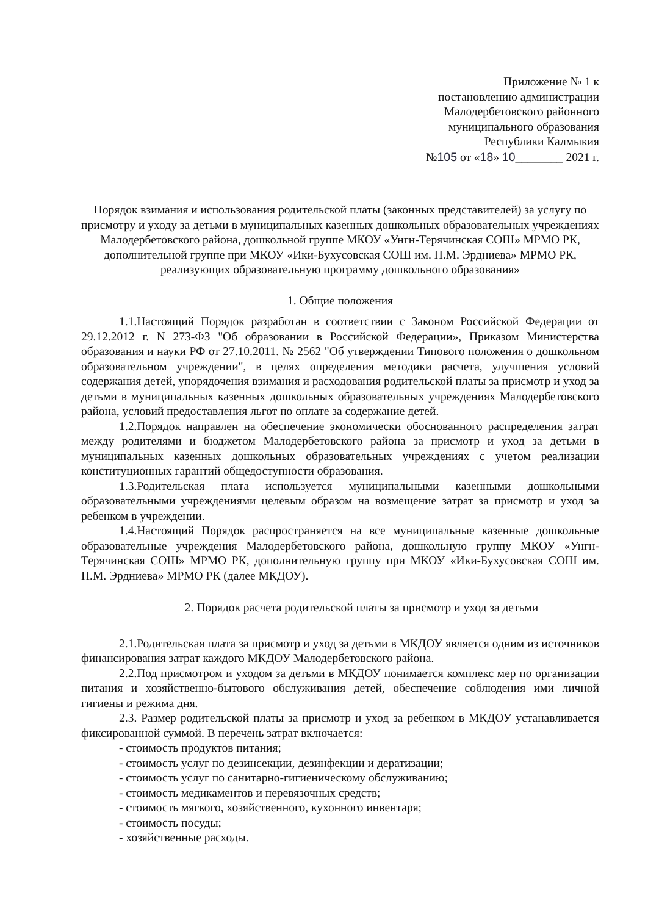Приложение № 1 к
постановлению администрации
Малодербетовского районного
муниципального образования
Республики Калмыкия
№105 от «18» 10________ 2021 г.
Порядок взимания и использования родительской платы (законных представителей) за услугу по присмотру и уходу за детьми в муниципальных казенных дошкольных образовательных учреждениях Малодербетовского района, дошкольной группе МКОУ «Унгн-Терячинская СОШ» МРМО РК, дополнительной группе при МКОУ «Ики-Бухусовская СОШ им. П.М. Эрдниева» МРМО РК, реализующих образовательную программу дошкольного образования»
1. Общие положения
1.1.Настоящий Порядок разработан в соответствии с Законом Российской Федерации от 29.12.2012 г. N 273-ФЗ "Об образовании в Российской Федерации», Приказом Министерства образования и науки РФ от 27.10.2011. № 2562 "Об утверждении Типового положения о дошкольном образовательном учреждении", в целях определения методики расчета, улучшения условий содержания детей, упорядочения взимания и расходования родительской платы за присмотр и уход за детьми в муниципальных казенных дошкольных образовательных учреждениях Малодербетовского района, условий предоставления льгот по оплате за содержание детей.
1.2.Порядок направлен на обеспечение экономически обоснованного распределения затрат между родителями и бюджетом Малодербетовского района за присмотр и уход за детьми в муниципальных казенных дошкольных образовательных учреждениях с учетом реализации конституционных гарантий общедоступности образования.
1.3.Родительская плата используется муниципальными казенными дошкольными образовательными учреждениями целевым образом на возмещение затрат за присмотр и уход за ребенком в учреждении.
1.4.Настоящий Порядок распространяется на все муниципальные казенные дошкольные образовательные учреждения Малодербетовского района, дошкольную группу МКОУ «Унгн-Терячинская СОШ» МРМО РК, дополнительную группу при МКОУ «Ики-Бухусовская СОШ им. П.М. Эрдниева» МРМО РК (далее МКДОУ).
2. Порядок расчета родительской платы за присмотр и уход за детьми
2.1.Родительская плата за присмотр и уход за детьми в МКДОУ является одним из источников финансирования затрат каждого МКДОУ Малодербетовского района.
2.2.Под присмотром и уходом за детьми в МКДОУ понимается комплекс мер по организации питания и хозяйственно-бытового обслуживания детей, обеспечение соблюдения ими личной гигиены и режима дня.
2.3. Размер родительской платы за присмотр и уход за ребенком в МКДОУ устанавливается фиксированной суммой. В перечень затрат включается:
- стоимость продуктов питания;
- стоимость услуг по дезинсекции, дезинфекции и дератизации;
- стоимость услуг по санитарно-гигиеническому обслуживанию;
- стоимость медикаментов и перевязочных средств;
- стоимость мягкого, хозяйственного, кухонного инвентаря;
- стоимость посуды;
- хозяйственные расходы.